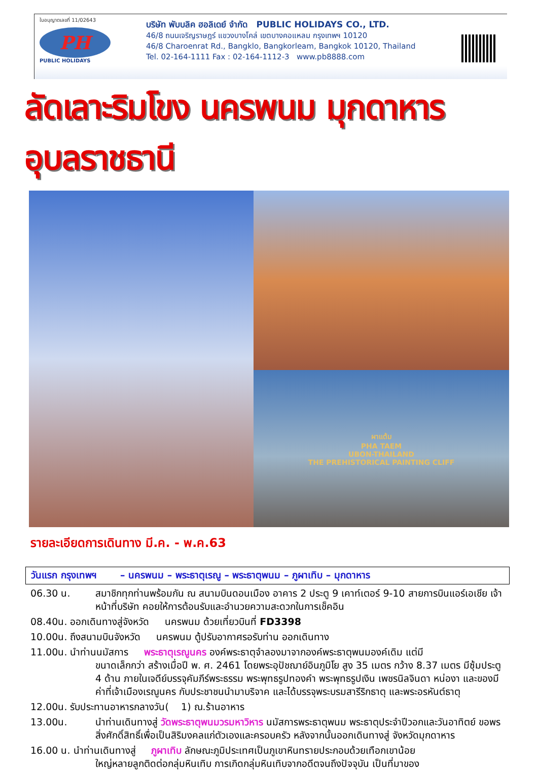ใบอนุญาตเลขที่ 11/02643
PH
PUBLIC HOLIDAYS
บริษัท พับบลิค ฮอลิเดย์ จำกัด PUBLIC HOLIDAYS CO., LTD.
46/8 ถนนเจริญราษฎร์ แขวงบางโคล่ เขตบางคอแหลม กรุงเทพฯ 10120
46/8 Charoenrat Rd., Bangklo, Bangkorleam, Bangkok 10120, Thailand
Tel. 02-164-1111 Fax : 02-164-1112-3 www.pb8888.com
ลัดเลาะริมโขง นครพนม มุกดาหาร อุบลราชธานี
ผาแต้ม
PHA TAEM
UBON-THAILAND
THE PREHISTORICAL PAINTING CLIFF
รายละเอียดการเดินทาง มี.ค. - พ.ค.63
วันแรก กรุงเทพฯ – นครพนม – พระธาตุเรณู – พระธาตุพนม – ภูผาเทิบ – มุกดาหาร
06.30 น. สมาชิกทุกท่านพร้อมกัน ณ สนามบินดอนเมือง อาคาร 2 ประตู 9 เคาท์เตอร์ 9-10 สายการบินแอร์เอเชีย เจ้าหน้าที่บริษัท คอยให้การต้อนรับและอำนวยความสะดวกในการเช็คอิน
08.40น. ออกเดินทางสู่จังหวัด นครพนม ด้วยเที่ยวบินที่ FD3398
10.00น. ถึงสนามบินจังหวัด นครพนม ตู้ปรับอากาศรอรับท่าน ออกเดินทาง
11.00น. นำท่านนมัสการ พระธาตุเรณูนคร องค์พระธาตุจำลองมาจากองค์พระธาตุพนมองค์เดิม แต่มี
ขนาดเล็กกว่า สร้างเมื่อปี พ. ศ. 2461 โดยพระอุปัชฌาย์อินภูมิโย สูง 35 เมตร กว้าง 8.37 เมตร มีซุ้มประตู 4 ด้าน ภายในเจดีย์บรรจุคัมภีร์พระธรรม พระพุทธรูปทองคำ พระพุทธรูปเงิน เพชรนิลจินดา หน่องา และของมีค่าที่เจ้าเมืองเรณูนคร กับประชาชนนำมาบริจาค และได้บรรจุพระบรมสารีริกธาตุ และพระอรหันต์ธาตุ
12.00น. รับประทานอาหารกลางวัน( 1) ณ.ร้านอาหาร
13.00น. นำท่านเดินทางสู่ วัดพระธาตุพนมวรมหาวิหาร นมัสการพระธาตุพนม พระธาตุประจำปีวอกและวันอาทิตย์ ขอพรสิ่งศักดิ์สิทธิ์เพื่อเป็นสิริมงคลแก่ตัวเองและครอบครัว หลังจากนั้นออกเดินทางสู่ จังหวัดมุกดาหาร
16.00 น. นำท่านเดินทางสู่ ภูผาเทิบ ลักษณะภูมิประเทศเป็นภูเขาหินทรายประกอบด้วยเทือกเขาน้อย
ใหญ่หลายลูกติดต่อกลุ่มหินเทิบ การเกิดกลุ่มหินเทิบจากอดีตจนถึงปัจจุบัน เป็นที่มาของ